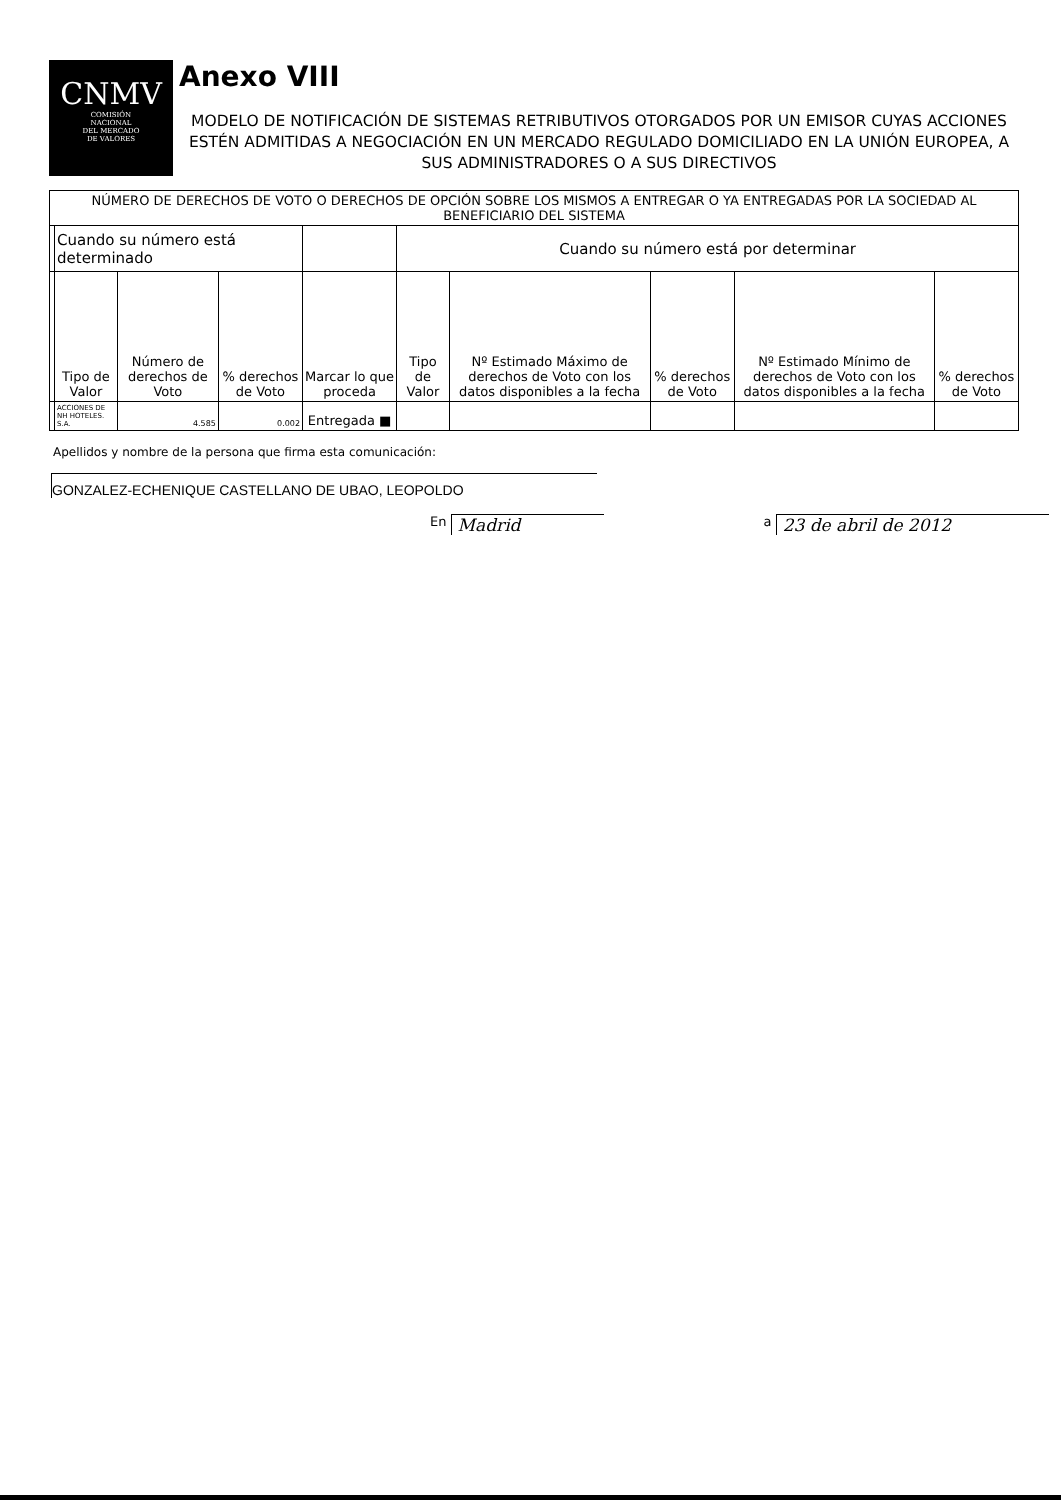CNMV
COMISIÓN
NACIONAL
DEL MERCADO
DE VALORES
Anexo VIII
MODELO DE NOTIFICACIÓN DE SISTEMAS RETRIBUTIVOS OTORGADOS POR UN EMISOR CUYAS ACCIONES ESTÉN ADMITIDAS A NEGOCIACIÓN EN UN MERCADO REGULADO DOMICILIADO EN LA UNIÓN EUROPEA, A SUS ADMINISTRADORES O A SUS DIRECTIVOS
| NÚMERO DE DERECHOS DE VOTO O DERECHOS DE OPCIÓN SOBRE LOS MISMOS A ENTREGAR O YA ENTREGADAS POR LA SOCIEDAD AL BENEFICIARIO DEL SISTEMA | | | | | | | | | |
| --- | --- | --- | --- | --- | --- | --- | --- | --- | --- |
| | Cuando su número está determinado | | | | Cuando su número está por determinar | | | | |
| | Tipo de Valor | Número de derechos de Voto | % derechos de Voto | Marcar lo que proceda | Tipo de Valor | Nº Estimado Máximo de derechos de Voto con los datos disponibles a la fecha | % derechos de Voto | Nº Estimado Mínimo de derechos de Voto con los datos disponibles a la fecha | % derechos de Voto |
| | ACCIONES DE NH HOTELES. S.A. | 4.585 | 0.002 | Entregada ■ | | | | | |
Apellidos y nombre de la persona que firma esta comunicación:
GONZALEZ-ECHENIQUE CASTELLANO DE UBAO, LEOPOLDO
En Madrid a 23 de abril de 2012